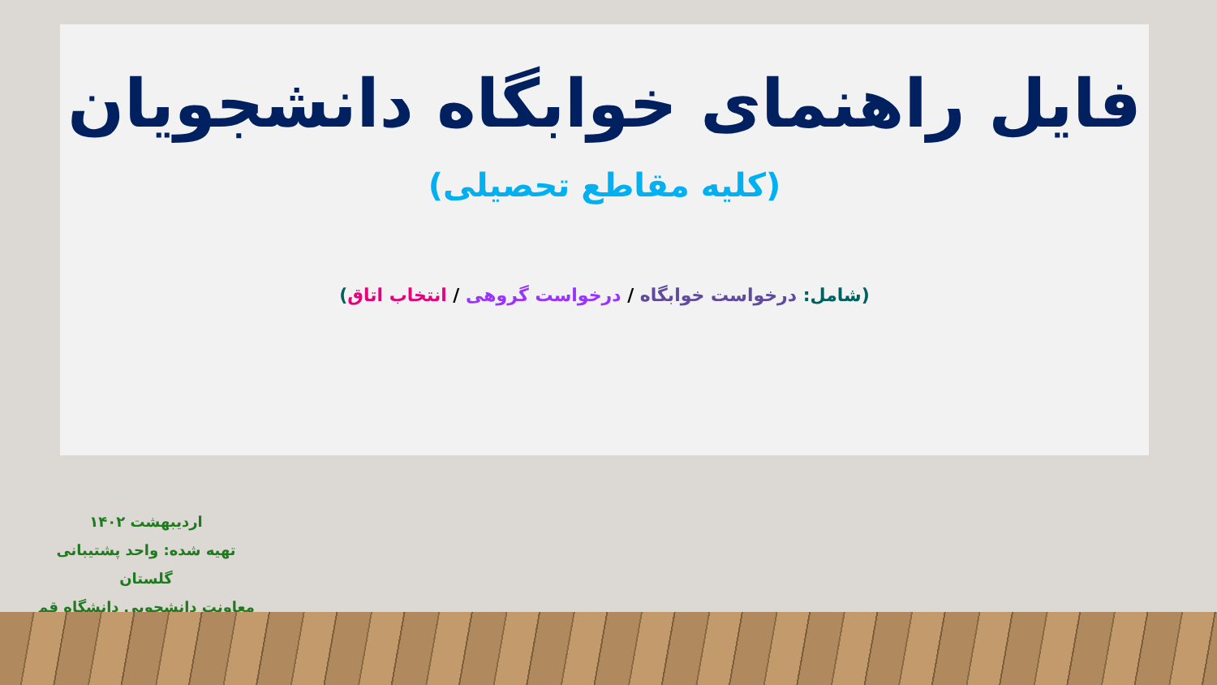فایل راهنمای خوابگاه دانشجویان
(کلیه مقاطع تحصیلی)
(شامل: درخواست خوابگاه / درخواست گروهی / انتخاب اتاق)
اردیبهشت ۱۴۰۲
تهیه شده: واحد پشتیبانی گلستان
معاونت دانشجویی دانشگاه قم